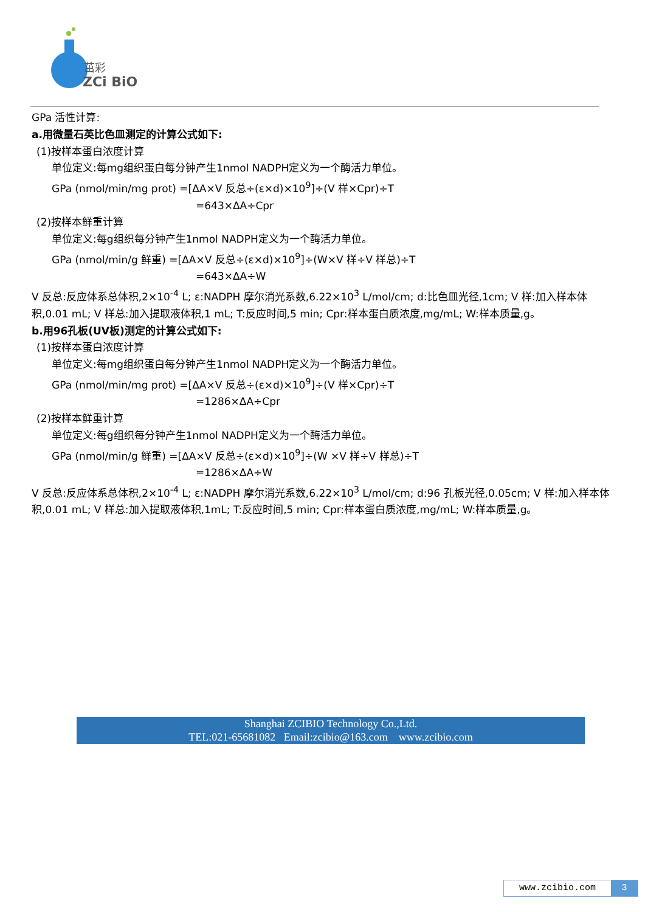茁彩
ZCi BiO
GPa 活性计算:
a.用微量石英比色皿测定的计算公式如下:
(1)按样本蛋白浓度计算
单位定义:每mg组织蛋白每分钟产生1nmol NADPH定义为一个酶活力单位。
GPa (nmol/min/mg prot) =[ΔA×V 反总÷(ε×d)×10<sup>9</sup>]÷(V 样×Cpr)÷T
=643×ΔA÷Cpr
(2)按样本鲜重计算
单位定义:每g组织每分钟产生1nmol NADPH定义为一个酶活力单位。
GPa (nmol/min/g 鲜重) =[ΔA×V 反总÷(ε×d)×10<sup>9</sup>]÷(W×V 样÷V 样总)÷T
=643×ΔA÷W
V 反总:反应体系总体积,2×10<sup>-4</sup> L; ε:NADPH 摩尔消光系数,6.22×10<sup>3</sup> L/mol/cm; d:比色皿光径,1cm; V 样:加入样本体积,0.01 mL; V 样总:加入提取液体积,1 mL; T:反应时间,5 min; Cpr:样本蛋白质浓度,mg/mL; W:样本质量,g。
b.用96孔板(UV板)测定的计算公式如下:
(1)按样本蛋白浓度计算
单位定义:每mg组织蛋白每分钟产生1nmol NADPH定义为一个酶活力单位。
GPa (nmol/min/mg prot) =[ΔA×V 反总÷(ε×d)×10<sup>9</sup>]÷(V 样×Cpr)÷T
=1286×ΔA÷Cpr
(2)按样本鲜重计算
单位定义:每g组织每分钟产生1nmol NADPH定义为一个酶活力单位。
GPa (nmol/min/g 鲜重) =[ΔA×V 反总÷(ε×d)×10<sup>9</sup>]÷(W ×V 样÷V 样总)÷T
=1286×ΔA÷W
V 反总:反应体系总体积,2×10<sup>-4</sup> L; ε:NADPH 摩尔消光系数,6.22×10<sup>3</sup> L/mol/cm; d:96 孔板光径,0.05cm; V 样:加入样本体积,0.01 mL; V 样总:加入提取液体积,1mL; T:反应时间,5 min; Cpr:样本蛋白质浓度,mg/mL; W:样本质量,g。
Shanghai ZCIBIO Technology Co.,Ltd.
TEL:021-65681082 Email:zcibio@163.com www.zcibio.com
www.zcibio.com 3